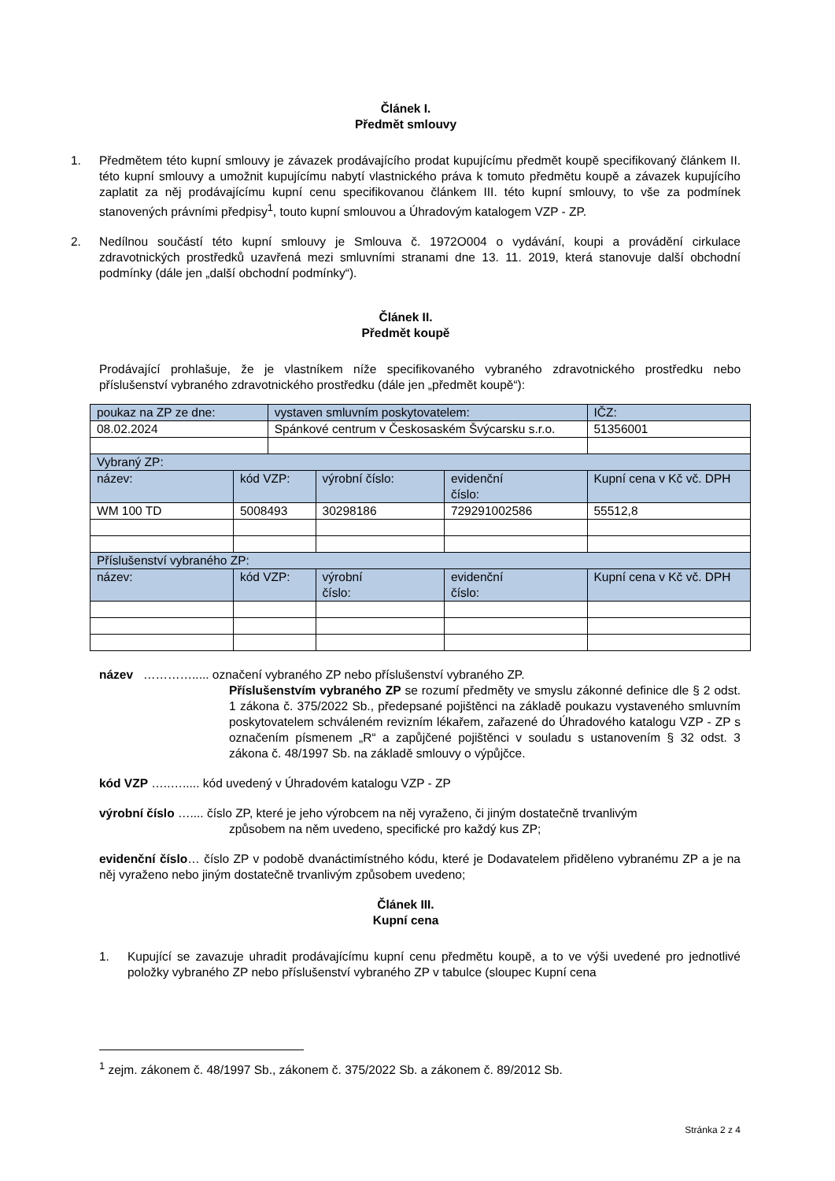Článek I.
Předmět smlouvy
1. Předmětem této kupní smlouvy je závazek prodávajícího prodat kupujícímu předmět koupě specifikovaný článkem II. této kupní smlouvy a umožnit kupujícímu nabytí vlastnického práva k tomuto předmětu koupě a závazek kupujícího zaplatit za něj prodávajícímu kupní cenu specifikovanou článkem III. této kupní smlouvy, to vše za podmínek stanovených právními předpisy<sup>1</sup>, touto kupní smlouvou a Úhradovým katalogem VZP - ZP.
2. Nedílnou součástí této kupní smlouvy je Smlouva č. 1972O004 o vydávání, koupi a provádění cirkulace zdravotnických prostředků uzavřená mezi smluvními stranami dne 13. 11. 2019, která stanovuje další obchodní podmínky (dále jen „další obchodní podmínky“).
Článek II.
Předmět koupě
Prodávající prohlašuje, že je vlastníkem níže specifikovaného vybraného zdravotnického prostředku nebo příslušenství vybraného zdravotnického prostředku (dále jen „předmět koupě“):
| poukaz na ZP ze dne: | | vystaven smluvním poskytovatelem: | | | IČZ: |
| 08.02.2024 | | Spánkové centrum v Českosaském Švýcarsku s.r.o. | | | 51356001 |
| Vybraný ZP: | | | | | |
| název: | kód VZP: | | výrobní číslo: | evidenční číslo: | Kupní cena v Kč vč. DPH |
| WM 100 TD | 5008493 | | 30298186 | 729291002586 | 55512,8 |
| Příslušenství vybraného ZP: | | | | | |
| název: | kód VZP: | | výrobní číslo: | evidenční číslo: | Kupní cena v Kč vč. DPH |
název …………..... označení vybraného ZP nebo příslušenství vybraného ZP.
Příslušenstvím vybraného ZP se rozumí předměty ve smyslu zákonné definice dle § 2 odst. 1 zákona č. 375/2022 Sb., předepsané pojištěnci na základě poukazu vystaveného smluvním poskytovatelem schváleném revizním lékařem, zařazené do Úhradového katalogu VZP - ZP s označením písmenem „R“ a zapůjčené pojištěnci v souladu s ustanovením § 32 odst. 3 zákona č. 48/1997 Sb. na základě smlouvy o výpůjčce.
kód VZP …..…..... kód uvedený v Úhradovém katalogu VZP - ZP
výrobní číslo ….... číslo ZP, které je jeho výrobcem na něj vyraženo, či jiným dostatečně trvanlivým
způsobem na něm uvedeno, specifické pro každý kus ZP;
evidenční číslo… číslo ZP v podobě dvanáctimístného kódu, které je Dodavatelem přiděleno vybranému ZP a je na něj vyraženo nebo jiným dostatečně trvanlivým způsobem uvedeno;
Článek III.
Kupní cena
1. Kupující se zavazuje uhradit prodávajícímu kupní cenu předmětu koupě, a to ve výši uvedené pro jednotlivé položky vybraného ZP nebo příslušenství vybraného ZP v tabulce (sloupec Kupní cena
<sup>1</sup> zejm. zákonem č. 48/1997 Sb., zákonem č. 375/2022 Sb. a zákonem č. 89/2012 Sb.
Stránka 2 z 4